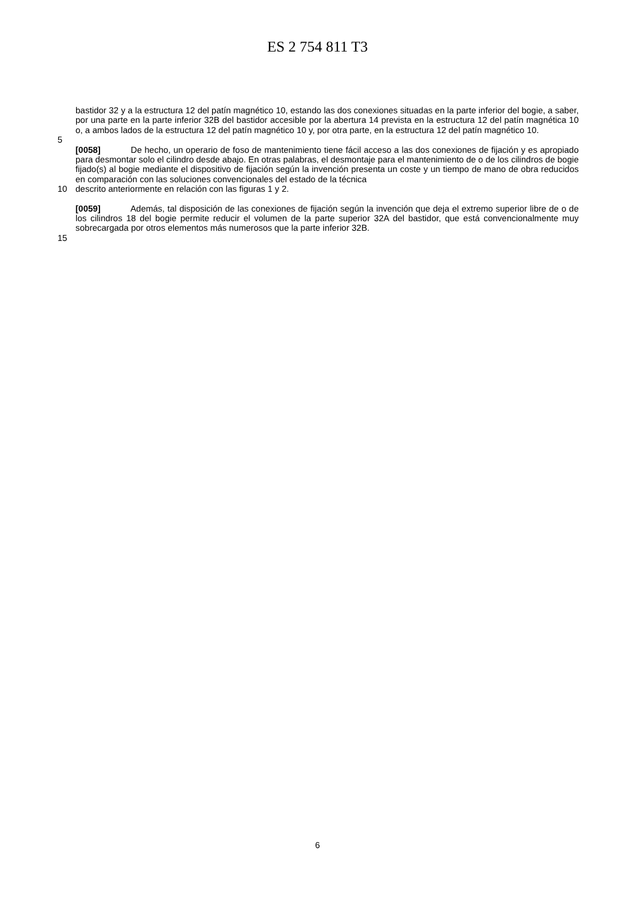ES 2 754 811 T3
bastidor 32 y a la estructura 12 del patín magnético 10, estando las dos conexiones situadas en la parte inferior del bogie, a saber, por una parte en la parte inferior 32B del bastidor accesible por la abertura 14 prevista en la estructura 12 del patín magnética 10 o, a ambos lados de la estructura 12 del patín magnético 10 y, por otra parte, en la estructura 12 del patín magnético 10.
5
[0058] De hecho, un operario de foso de mantenimiento tiene fácil acceso a las dos conexiones de fijación y es apropiado para desmontar solo el cilindro desde abajo. En otras palabras, el desmontaje para el mantenimiento de o de los cilindros de bogie fijado(s) al bogie mediante el dispositivo de fijación según la invención presenta un coste y un tiempo de mano de obra reducidos en comparación con las soluciones convencionales del estado de la técnica
10 descrito anteriormente en relación con las figuras 1 y 2.
[0059] Además, tal disposición de las conexiones de fijación según la invención que deja el extremo superior libre de o de los cilindros 18 del bogie permite reducir el volumen de la parte superior 32A del bastidor, que está convencionalmente muy sobrecargada por otros elementos más numerosos que la parte inferior 32B.
15
6